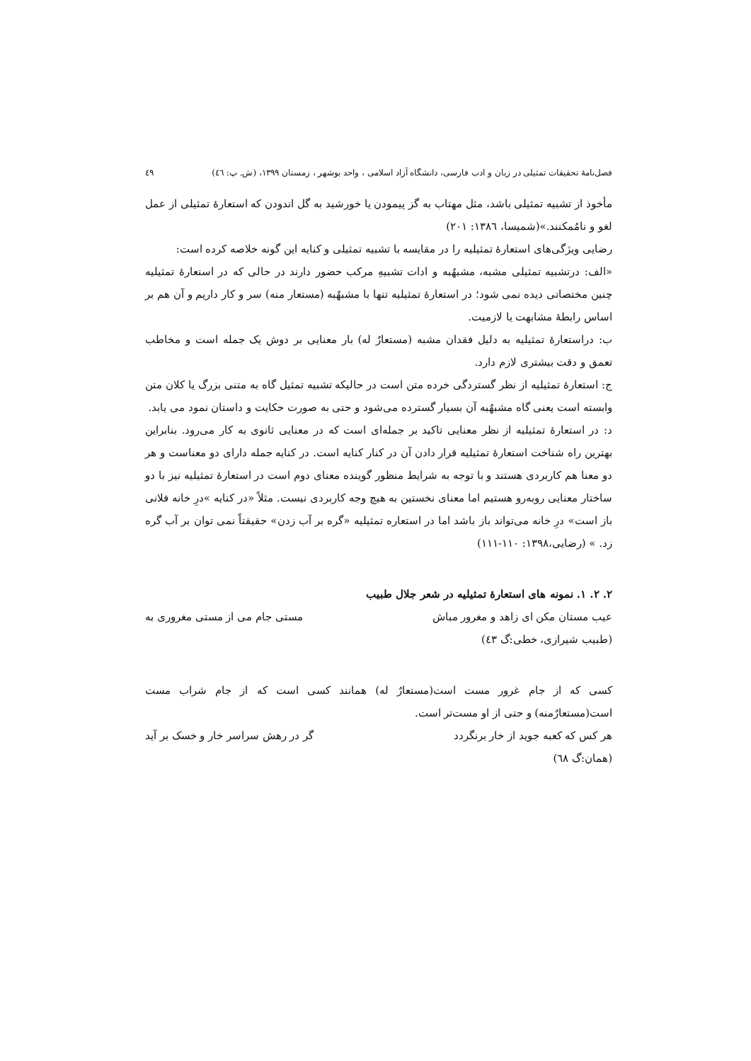فصل‌نامهٔ تحقیقات تمثیلی در زبان و ادب فارسی، دانشگاه آزاد اسلامی ، واحد بوشهر ، زمستان ۱۳۹۹، (ش. پ: ٤٦) ٤٩
مأخوذ از تشبیه تمثیلی باشد، مثل مهتاب به گز پیمودن یا خورشید به گل اندودن که استعارهٔ تمثیلی از عمل لغو و نامُمکنند.»(شمیسا، ۱۳۸٦: ۲۰۱)
رضایی ویژگی‌های استعارهٔ تمثیلیه را در مقایسه با تشبیه تمثیلی و کنایه این گونه خلاصه کرده است:
«الف: درتشبیه تمثیلی مشبه، مشبهٌبه و ادات تشبیهِ مرکب حضور دارند در حالی که در استعارهٔ تمثیلیه چنین مختصاتی دیده نمی شود؛ در استعارهٔ تمثیلیه تنها با مشبهٌبه (مستعار منه) سر و کار داریم و آن هم بر اساس رابطهٔ مشابهت یا لازمیت.
ب: دراستعارهٔ تمثیلیه به دلیل فقدان مشبه (مستعارٌ له) بار معنایی بر دوش یک جمله است و مخاطب تعمق و دقت بیشتری لازم دارد.
ج: استعارهٔ تمثیلیه از نظر گستردگی خرده متن است در حالیکه تشبیه تمثیل گاه به متنی بزرگ یا کلان متن وابسته است یعنی گاه مشبهٌبه آن بسیار گسترده می‌شود و حتی به صورت حکایت و داستان نمود می یابد.
د: در استعارهٔ تمثیلیه از نظر معنایی تاکید بر جمله‌ای است که در معنایی ثانوی به کار می‌رود. بنابراین بهترین راه شناخت استعارهٔ تمثیلیه قرار دادن آن در کنار کنایه است. در کنایه جمله دارای دو معناست و هر دو معنا هم کاربردی هستند و با توجه به شرایط منظور گوینده معنای دوم است در استعارهٔ تمثیلیه نیز با دو ساختار معنایی روبه‌رو هستیم اما معنای نخستین به هیچ وجه کاربردی نیست. مثلاً «در کنایه »درِ خانه فلانی باز است» درِ خانه می‌تواند باز باشد اما در استعاره تمثیلیه «گره بر آب زدن» حقیقتاً نمی توان بر آب گره زد. » (رضایی،۱۳۹۸: ۱۱۰-۱۱۱)
۲. ۲. ۱. نمونه های استعارهٔ تمثیلیه در شعر جلال طبیب
عیب مستان مکن ای زاهد و مغرور مباش مستی جام می از مستی مغروری به
(طبیب شیرازی، خطی:گ ٤٣)
کسی که از جام غرور مست است(مستعارٌ له) همانند کسی است که از جام شراب مست است(مستعارٌمنه) و حتی از او مست‌تر است.
هر کس که کعبه جوید از خار برنگردد گر در رهش سراسر خار و خسک بر آید
(همان:گ ٦٨)